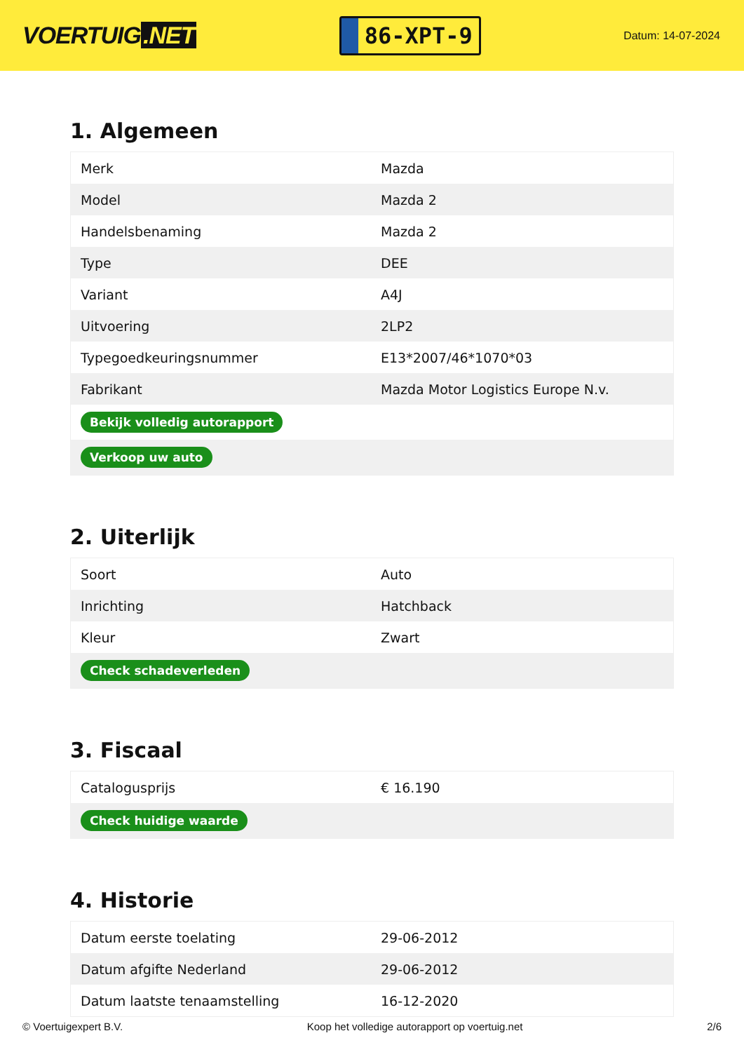VOERTUIG.NET
86-XPT-9
Datum: 14-07-2024
1. Algemeen
| Merk | Mazda |
| Model | Mazda 2 |
| Handelsbenaming | Mazda 2 |
| Type | DEE |
| Variant | A4J |
| Uitvoering | 2LP2 |
| Typegoedkeuringsnummer | E13*2007/46*1070*03 |
| Fabrikant | Mazda Motor Logistics Europe N.v. |
| Bekijk volledig autorapport | |
| Verkoop uw auto | |
2. Uiterlijk
| Soort | Auto |
| Inrichting | Hatchback |
| Kleur | Zwart |
| Check schadeverleden | |
3. Fiscaal
| Catalogusprijs | € 16.190 |
| Check huidige waarde | |
4. Historie
| Datum eerste toelating | 29-06-2012 |
| Datum afgifte Nederland | 29-06-2012 |
| Datum laatste tenaamstelling | 16-12-2020 |
© Voertuigexpert B.V. Koop het volledige autorapport op voertuig.net 2/6